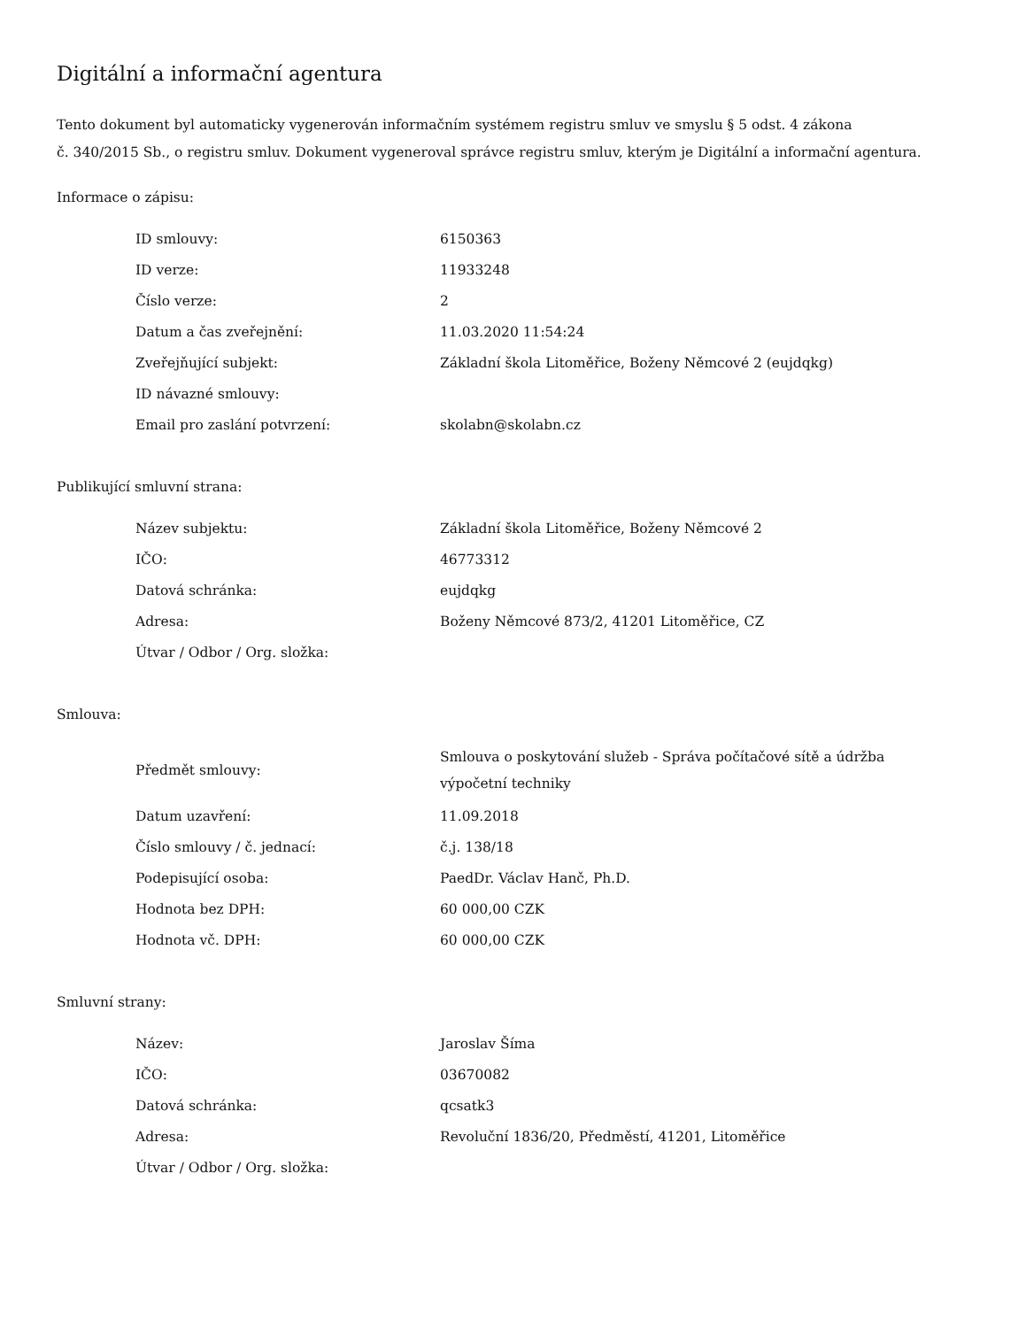Digitální a informační agentura
Tento dokument byl automaticky vygenerován informačním systémem registru smluv ve smyslu § 5 odst. 4 zákona
č. 340/2015 Sb., o registru smluv. Dokument vygeneroval správce registru smluv, kterým je Digitální a informační agentura.
Informace o zápisu:
| ID smlouvy: | 6150363 |
| ID verze: | 11933248 |
| Číslo verze: | 2 |
| Datum a čas zveřejnění: | 11.03.2020 11:54:24 |
| Zveřejňující subjekt: | Základní škola Litoměřice, Boženy Němcové 2 (eujdqkg) |
| ID návazné smlouvy: | |
| Email pro zaslání potvrzení: | skolabn@skolabn.cz |
Publikující smluvní strana:
| Název subjektu: | Základní škola Litoměřice, Boženy Němcové 2 |
| IČO: | 46773312 |
| Datová schránka: | eujdqkg |
| Adresa: | Boženy Němcové 873/2, 41201 Litoměřice, CZ |
| Útvar / Odbor / Org. složka: | |
Smlouva:
| Předmět smlouvy: | Smlouva o poskytování služeb - Správa počítačové sítě a údržba výpočetní techniky |
| Datum uzavření: | 11.09.2018 |
| Číslo smlouvy / č. jednací: | č.j. 138/18 |
| Podepisující osoba: | PaedDr. Václav Hanč, Ph.D. |
| Hodnota bez DPH: | 60 000,00 CZK |
| Hodnota vč. DPH: | 60 000,00 CZK |
Smluvní strany:
| Název: | Jaroslav Šíma |
| IČO: | 03670082 |
| Datová schránka: | qcsatk3 |
| Adresa: | Revoluční 1836/20, Předměstí, 41201, Litoměřice |
| Útvar / Odbor / Org. složka: | |